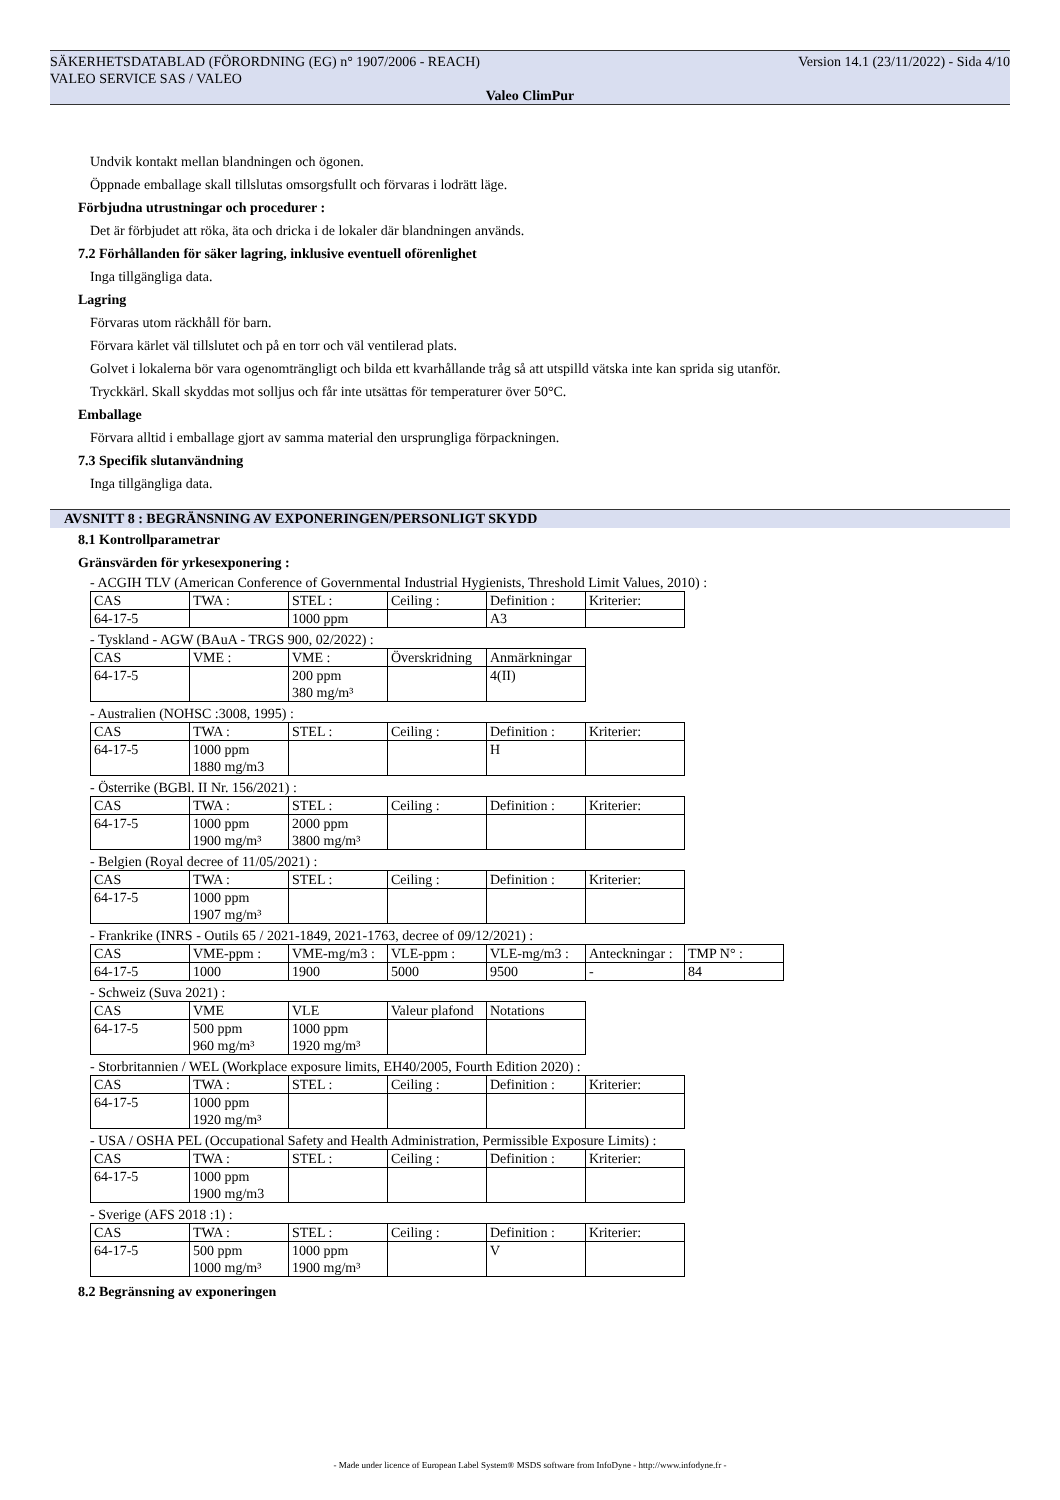Version 14.1 (23/11/2022) - Sida 4/10 SÄKERHETSDATABLAD (FÖRORDNING (EG) n° 1907/2006 - REACH)
VALEO SERVICE SAS / VALEO
Valeo ClimPur
Undvik kontakt mellan blandningen och ögonen.
Öppnade emballage skall tillslutas omsorgsfullt och förvaras i lodrätt läge.
Förbjudna utrustningar och procedurer :
Det är förbjudet att röka, äta och dricka i de lokaler där blandningen används.
7.2 Förhållanden för säker lagring, inklusive eventuell oförenlighet
Inga tillgängliga data.
Lagring
Förvaras utom räckhåll för barn.
Förvara kärlet väl tillslutet och på en torr och väl ventilerad plats.
Golvet i lokalerna bör vara ogenomträngligt och bilda ett kvarhållande tråg så att utspilld vätska inte kan sprida sig utanför.
Tryckkärl. Skall skyddas mot solljus och får inte utsättas för temperaturer över 50°C.
Emballage
Förvara alltid i emballage gjort av samma material den ursprungliga förpackningen.
7.3 Specifik slutanvändning
Inga tillgängliga data.
AVSNITT 8 : BEGRÄNSNING AV EXPONERINGEN/PERSONLIGT SKYDD
8.1 Kontrollparametrar
Gränsvärden för yrkesexponering :
- ACGIH TLV (American Conference of Governmental Industrial Hygienists, Threshold Limit Values, 2010) :
| CAS | TWA : | STEL : | Ceiling : | Definition : | Kriterier: |
| 64-17-5 | | 1000 ppm | | A3 | |
- Tyskland - AGW (BAuA - TRGS 900, 02/2022) :
| CAS | VME : | VME : | Överskridning | Anmärkningar |
| 64-17-5 | | 200 ppm 380 mg/m³ | | 4(II) |
- Australien (NOHSC :3008, 1995) :
| CAS | TWA : | STEL : | Ceiling : | Definition : | Kriterier: |
| 64-17-5 | 1000 ppm 1880 mg/m3 | | | H | |
- Österrike (BGBl. II Nr. 156/2021) :
| CAS | TWA : | STEL : | Ceiling : | Definition : | Kriterier: |
| 64-17-5 | 1000 ppm 1900 mg/m³ | 2000 ppm 3800 mg/m³ | | | |
- Belgien (Royal decree of 11/05/2021) :
| CAS | TWA : | STEL : | Ceiling : | Definition : | Kriterier: |
| 64-17-5 | 1000 ppm 1907 mg/m³ | | | | |
- Frankrike (INRS - Outils 65 / 2021-1849, 2021-1763, decree of 09/12/2021) :
| CAS | VME-ppm : | VME-mg/m3 : | VLE-ppm : | VLE-mg/m3 : | Anteckningar : | TMP N° : |
| 64-17-5 | 1000 | 1900 | 5000 | 9500 | - | 84 |
- Schweiz (Suva 2021) :
| CAS | VME | VLE | Valeur plafond | Notations |
| 64-17-5 | 500 ppm 960 mg/m³ | 1000 ppm 1920 mg/m³ | | |
- Storbritannien / WEL (Workplace exposure limits, EH40/2005, Fourth Edition 2020) :
| CAS | TWA : | STEL : | Ceiling : | Definition : | Kriterier: |
| 64-17-5 | 1000 ppm 1920 mg/m³ | | | | |
- USA / OSHA PEL (Occupational Safety and Health Administration, Permissible Exposure Limits) :
| CAS | TWA : | STEL : | Ceiling : | Definition : | Kriterier: |
| 64-17-5 | 1000 ppm 1900 mg/m3 | | | | |
- Sverige (AFS 2018 :1) :
| CAS | TWA : | STEL : | Ceiling : | Definition : | Kriterier: |
| 64-17-5 | 500 ppm 1000 mg/m³ | 1000 ppm 1900 mg/m³ | | V | |
8.2 Begränsning av exponeringen
- Made under licence of European Label System® MSDS software from InfoDyne - http://www.infodyne.fr -